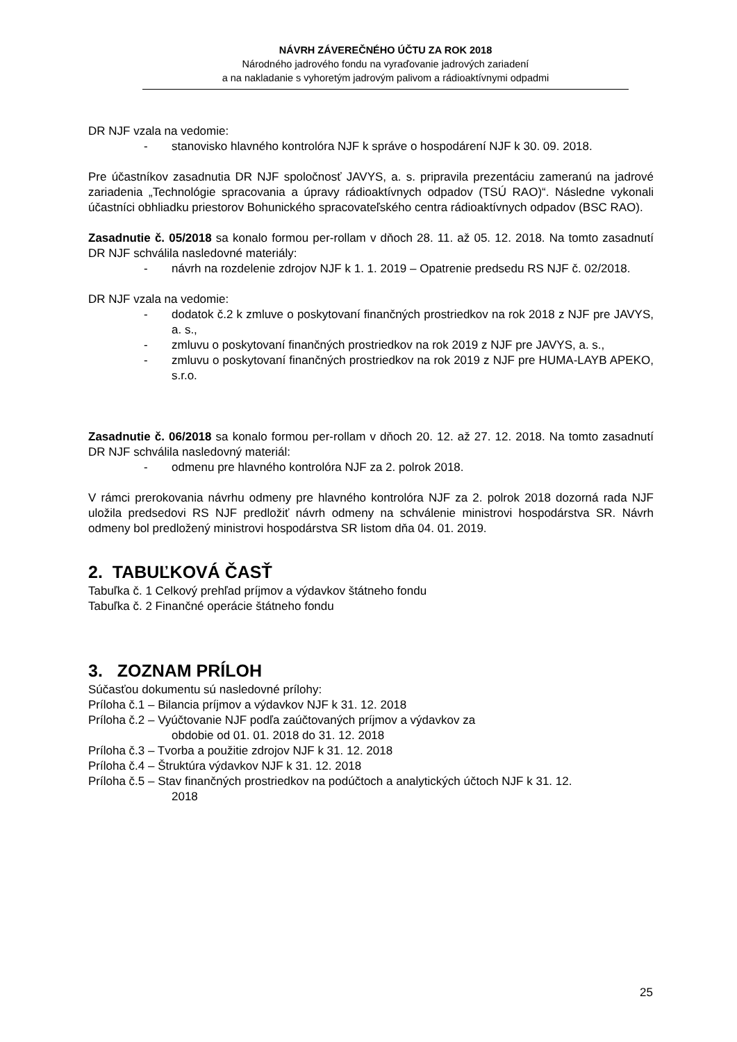NÁVRH ZÁVEREČNÉHO ÚČTU ZA ROK 2018
Národného jadrového fondu na vyraďovanie jadrových zariadení
a na nakladanie s vyhoretým jadrovým palivom a rádioaktívnymi odpadmi
DR NJF vzala na vedomie:
- stanovisko hlavného kontrolóra NJF k správe o hospodárení NJF k 30. 09. 2018.
Pre účastníkov zasadnutia DR NJF spoločnosť JAVYS, a. s. pripravila prezentáciu zameranú na jadrové zariadenia „Technológie spracovania a úpravy rádioaktívnych odpadov (TSÚ RAO)“. Následne vykonali účastníci obhliadku priestorov Bohunického spracovateľského centra rádioaktívnych odpadov (BSC RAO).
Zasadnutie č. 05/2018 sa konalo formou per-rollam v dňoch 28. 11. až 05. 12. 2018. Na tomto zasadnutí DR NJF schválila nasledovné materiály:
- návrh na rozdelenie zdrojov NJF k 1. 1. 2019 – Opatrenie predsedu RS NJF č. 02/2018.
DR NJF vzala na vedomie:
- dodatok č.2 k zmluve o poskytovaní finančných prostriedkov na rok 2018 z NJF pre JAVYS, a. s.,
- zmluvu o poskytovaní finančných prostriedkov na rok 2019 z NJF pre JAVYS, a. s.,
- zmluvu o poskytovaní finančných prostriedkov na rok 2019 z NJF pre HUMA-LAYB APEKO, s.r.o.
Zasadnutie č. 06/2018 sa konalo formou per-rollam v dňoch 20. 12. až 27. 12. 2018. Na tomto zasadnutí DR NJF schválila nasledovný materiál:
- odmenu pre hlavného kontrolóra NJF za 2. polrok 2018.
V rámci prerokovania návrhu odmeny pre hlavného kontrolóra NJF za 2. polrok 2018 dozorná rada NJF uložila predsedovi RS NJF predložiť návrh odmeny na schválenie ministrovi hospodárstva SR. Návrh odmeny bol predložený ministrovi hospodárstva SR listom dňa 04. 01. 2019.
2. TABUĽKOVÁ ČASŤ
Tabuľka č. 1 Celkový prehľad príjmov a výdavkov štátneho fondu
Tabuľka č. 2 Finančné operácie štátneho fondu
3. ZOZNAM PRÍLOH
Súčasťou dokumentu sú nasledovné prílohy:
Príloha č.1 – Bilancia príjmov a výdavkov NJF k 31. 12. 2018
Príloha č.2 – Vyúčtovanie NJF podľa zaúčtovaných príjmov a výdavkov za
obdobie od 01. 01. 2018 do 31. 12. 2018
Príloha č.3 – Tvorba a použitie zdrojov NJF k 31. 12. 2018
Príloha č.4 – Štruktúra výdavkov NJF k 31. 12. 2018
Príloha č.5 – Stav finančných prostriedkov na podúčtoch a analytických účtoch NJF k 31. 12.
2018
25